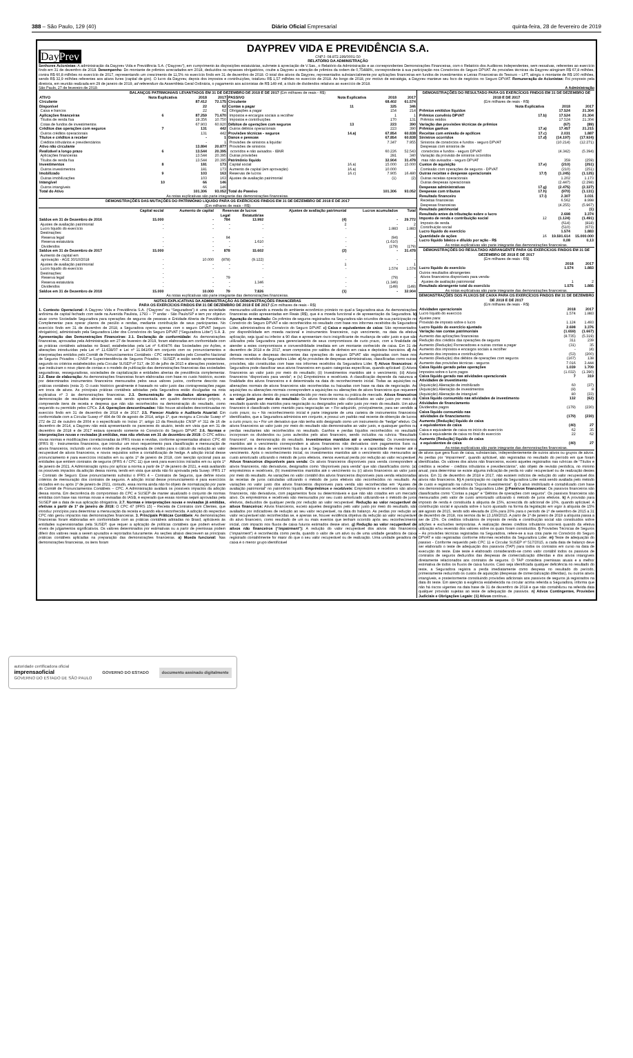388 – São Paulo, 129 (40) Diário Oficial Empresarial quinta-feira, 28 de fevereiro de 2019
Day Prev
DAYPREV VIDA E PREVIDÊNCIA S.A.
CNPJ: 08.872.199/0001-50
RELATÓRIO DA ADMINISTRAÇÃO
Senhores Acionistas: A administração da Dayprev Vida e Previdência S.A. (“Dayprev”), em cumprimento às disposições estatutárias, submete à apreciação de V.Sas., o Relatório da Administração e as correspondentes Demonstrações Financeiras, com o Relatório dos Auditores Independentes, sem ressalvas, referentes ao exercício findo em 31 de dezembro de 2018. Desempenho: Do montante de prêmios arrecadados em 2018, deduzidos os repasses obrigatórios, coube a Dayprev a retenção de prêmios da ordem de 0,75488%, correspondente à sua participação nos Consórcios do Seguro DPVAT. As provisões técnicas da Dayprev atingiram R$ 67,8 milhões, contra R$ 60,8 milhões no exercício de 2017, representando um crescimento de 11,5% no exercício findo em 31 de dezembro de 2018. O total dos ativos da Dayprev, representados substancialmente por aplicações financeiras em fundos de investimentos e Letras Financeiras do Tesouro – LFT, atingiu o montante de R$ 100 milhões, sendo R$ 32,9 milhões referentes aos ativos livres (capital de giro). O lucro da Dayprev, depois dos impostos e contribuições, totalizou R$ 1,57 milhões no exercício de 2018. Ao longo de 2018, por motivo de estratégia, a Dayprev manteve seu foco de negócios no Seguro DPVAT. Remuneração de Acionistas: Foi proposto pela diretoria, em reunião realizada em 29 de janeiro de 2019, ad referendum da Assembleia Geral Ordinária, o pagamento aos acionistas de R$ 149 mil, a título de dividendos relativos ao exercício de 2018.
São Paulo, 27 de fevereiro de 2019. A Administração
BALANÇOS PATRIMONIAIS LEVANTADOS EM 31 DE DEZEMBRO DE 2018 E DE 2017 (Em milhares de reais - R$)
| ATIVO | Nota Explicativa | 2018 | 2017 |
| --- | --- | --- | --- |
| Circulante | | 87.412 | 72.175 |
| Disponível | | 22 | 62 |
| Caixa e bancos | | 22 | 62 |
| Aplicações financeiras | 6 | 87.259 | 71.670 |
| Títulos de renda fixa | | 19.356 | 10.750 |
| Cotas de fundos de investimentos | | 67.903 | 60.920 |
| Créditos das operações com seguros | 7 | 131 | 442 |
| Outros créditos operacionais | | 131 | 442 |
| Títulos e créditos a receber | | - | 1 |
| Créditos tributários e previdenciários | | - | 1 |
| Ativo não circulante | | 13.894 | 20.877 |
| Realizável a longo prazo | 6 | 13.544 | 20.395 |
| Aplicações financeiras | | 13.544 | 20.395 |
| Títulos de renda fixa | | 13.544 | 20.395 |
| Investimentos | 8 | 181 | 173 |
| Outros investimentos | | 181 | 173 |
| Imobilizado | 9 | 103 | 163 |
| Outras imobilizações | | 103 | 163 |
| Intangível | 10 | 66 | 146 |
| Outros intangíveis | | 66 | 146 |
| Total do Ativo | | 101.306 | 93.052 |
| PASSIVO | Nota Explicativa | 2018 | 2017 |
| --- | --- | --- | --- |
| Circulante | | 68.402 | 61.574 |
| Contas a pagar | 11 | 325 | 346 |
| Obrigações a pagar | | 154 | 214 |
| Impostos e encargos sociais a recolher | | 1 | 1 |
| Impostos e contribuições | | 170 | 131 |
| Débitos de operações com seguros | 13 | 223 | 390 |
| Outros débitos operacionais | | 223 | 390 |
| Provisões técnicas - seguros | 14.a) | 67.854 | 60.838 |
| Danos e pessoas | | 67.854 | 60.838 |
| Provisões de sinistros a liquidar | | 7.347 | 7.955 |
| Provisões de sinistros | | | |
| ocorridos e não avisados - IBNR | | 60.226 | 52.543 |
| Outras provisões | | 281 | 340 |
| Patrimônio líquido | | 32.904 | 31.478 |
| Capital social | 16.a) | 15.000 | 15.000 |
| Aumento de capital (em aprovação) | 16.a) | 10.000 | - |
| Reservas de lucros | 16.c) | 7.905 | 16.480 |
| Ajustes de avaliação patrimonial | | (1) | (2) |
| Total do Passivo | | 101.306 | 93.052 |
As notas explicativas são parte integrante das demonstrações financeiras.
DEMONSTRAÇÕES DAS MUTAÇÕES DO PATRIMÔNIO LÍQUIDO PARA OS EXERCÍCIOS FINDOS EM 31 DE DEZEMBRO DE 2018 E DE 2017
(Em milhares de reais - R$)
| | Capital social | Aumento de capital | Reservas de lucros | | Ajustes de avaliação patrimonial | Lucros acumulados | Total |
| --- | --- | --- | --- | --- | --- | --- | --- |
| | | | Legal | Estatutárias | | | |
| Saldos em 31 de Dezembro de 2016 | 15.000 | - | 784 | 13.992 | (4) | - | 29.772 |
| Ajustes de avaliação patrimonial | - | - | - | - | 2 | - | 2 |
| Lucro líquido do exercício | - | - | - | - | - | 1.883 | 1.883 |
| Destinações: | | | | | | | |
| Reserva legal | - | - | 94 | - | - | (94) | - |
| Reserva estatutária | - | - | - | 1.610 | - | (1.610) | - |
| Dividendos | - | - | - | - | - | (179) | (179) |
| Saldos em 31 de Dezembro de 2017 | 15.000 | - | 878 | 15.602 | (2) | - | 31.478 |
| Aumento de capital em | | | | | | | |
| aprovação - AGE 30/10/2018 | - | 10.000 | (878) | (9.122) | - | - | - |
| Ajustes de avaliação patrimonial | - | - | - | - | 1 | - | 1 |
| Lucro líquido do exercício | - | - | - | - | - | 1.574 | 1.574 |
| Destinações: | - | | | | | | |
| Reserva legal | - | - | 79 | - | - | (79) | - |
| Reserva estatutária | - | - | - | 1.346 | - | (1.346) | - |
| Dividendos | - | - | - | - | - | (149) | (149) |
| Saldos em 31 de Dezembro de 2018 | 15.000 | 10.000 | 79 | 7.826 | (1) | - | 32.904 |
As notas explicativas são parte integrante das demonstrações financeiras.
NOTAS EXPLICATIVAS DA ADMINISTRAÇÃO ÀS DEMONSTRAÇÕES FINANCEIRAS
PARA OS EXERCÍCIOS FINDOS EM 31 DE DEZEMBRO DE 2018 E DE 2017 (Em milhares de reais - R$)
1. Contexto Operacional: A Dayprev Vida e Previdência S.A. (“Dayprev” ou “Seguradora”) é uma sociedade anônima de capital fechado com sede na Avenida Paulista, 1793 – 7º andar - São Paulo/SP e tem por objetivo atuar como Sociedade Seguradora para operações de seguros de pessoas e Entidade Aberta de Previdência Complementar para operar planos de pecúlio e rendas, mediante contribuição de seus participantes. No exercício findo em 31 de dezembro de 2018, a Seguradora operou apenas com o seguro DPVAT (seguro obrigatório), administrado pela Seguradora Líder dos Consórcios do Seguro DPVAT (“Seguradora Líder”) S.A. 2. Apresentação das Demonstrações Financeiras: 2.1. Declaração de conformidade: As demonstrações financeiras, aprovadas pela Administração em 27 de fevereiro de 2019, foram elaboradas em conformidade com as práticas contábeis adotadas no Brasil, estabelecidas pela Lei nº 6.404/76 das Sociedades por Ações, e alterações introduzidas pela Lei nº 11.638/07 e Lei nº 11.941/09 em conjunto com os pronunciamentos e interpretações emitidos pelo Comitê de Pronunciamentos Contábeis - CPC referendados pelo Conselho Nacional de Seguros Privados - CNSP e Superintendência de Seguros Privados - SUSEP, e estão sendo apresentadas segundo os critérios estabelecidos pela Circular SUSEP nº 517, de 30 de julho de 2015 e alterações posteriores, que instituíram o novo plano de contas e o modelo de publicação das demonstrações financeiras das sociedades seguradoras, resseguradoras, sociedades de capitalização e entidades abertas de previdência complementar. 2.2. Base de elaboração: As demonstrações financeiras foram elaboradas com base no custo histórico, exceto por determinados instrumentos financeiros mensurados pelos seus valores justos, conforme descrito nas práticas contábeis (nota 3). O custo histórico geralmente é baseado no valor justo das contraprestações pagas em troca de ativos. As principais práticas contábeis adotadas pela Seguradora estão divulgadas na nota explicativa nº 3 às demonstrações financeiras. 2.3. Demonstração de resultados abrangentes: A demonstração de resultados abrangentes está sendo apresentada em quadro demonstrativo próprio, e compreende itens de receita e despesa que não são reconhecidos na demonstração do resultado, como requerido ou permitido pelos CPCs. 2.4. Operações descontinuadas: Não houve atividades descontinuadas no exercício findo em 31 de dezembro de 2018 e de 2017. 2.5. Parecer Atuário e Auditoria Atuarial: Em conformidade com a Circular Susep nº 494 de 08 de agosto de 2014, artigo 1º, que revogou a Circular Susep nº 272 de 22 de outubro de 2004 e o especificado no Inciso 1º, artigo 13 da Resolução CNSP nº 311 de 16 de dezembro de 2014, a Dayprev não está apresentando os pareceres do atuário, tendo em vista que em 31 de dezembro de 2018 e de 2017 estava operando somente no Consórcio do Seguro DPVAT. 2.6. Normas e interpretações novas e revisadas já emitidas, mas não efetivas em 31 de dezembro de 2018: O CPC editou novas normas e modificações correlacionadas às IFRS novas e revidas, conforme apresentadas abaixo: CPC 48 (IFRS 9) - Instrumentos financeiros, que introduz um novo requerimento para classificação e mensuração de ativos financeiros, incluindo um novo modelo de perda esperada de crédito para o cálculo da redução ao valor recuperável de ativos financeiros, e novos requisitos sobre a contabilização de hedge. A adoção inicial desse pronunciamento é para exercícios iniciados em ou após 1º de janeiro de 2018, com isenção opcional para as entidades que emitem contratos de seguros (IFRS 4 / CPC 11) que será para exercícios iniciados em ou após 1º de janeiro de 2021. A Administração optou por aplicar a norma a partir de 1º de janeiro de 2021, e está avaliando os possíveis impactos da adoção dessa norma, tendo em vista que ainda não foi aprovada pela Susep. IFRS 17 – Contrato de Seguro: Esse pronunciamento substitui o IFRS 4 – Contratos de Seguros, que define novos critérios de mensuração dos contratos de seguros. A adoção inicial desse pronunciamento é para exercícios iniciados em ou após 1º de janeiro de 2021, contudo, essa norma ainda não foi objeto de normatização por parte do Comitê de Pronunciamentos Contábeis – CPC. A Administração avaliará os possíveis impactos da adoção dessa norma. Em decorrência do compromisso do CPC e SUSEP de manter atualizado o conjunto de normas emitidas com base nas normas novas e revisadas do IASB, é esperado que essas normas sejam aprovadas pela SUSEP até a data de sua aplicação obrigatória. 2.7. Normas e interpretações novas e revisadas já emitidas, efetivas a partir de 1º de janeiro de 2018: O CPC 47 (IFRS 15) – Receita de Contratos com Clientes, que introduz princípios para determinar a mensuração da receita e quando ela é reconhecida. A adoção do respectivo CPC não gerou impactos nas demonstrações financeiras. 3. Principais Práticas Contábeis: As demonstrações financeiras foram elaboradas em conformidade com as práticas contábeis adotadas no Brasil, aplicáveis às entidades supervisionadas pela SUSEP, que requer a aplicação de políticas contábeis que podem envolver níveis de julgamentos significativos. Os valores determinados por estimativas ou a partir de premissas podem diferir dos valores reais a serem apurados e reportados futuramente. As seções abaixo descrevem as principais práticas contábeis aplicadas na preparação das demonstrações financeiras. a) Moeda funcional: Nas demonstrações financeiras, os itens foram
mensurados utilizando a moeda do ambiente econômico primário no qual a Seguradora atua. As demonstrações financeiras estão apresentadas em Reais (R$), que é a moeda funcional e de apresentação da Seguradora. b) Apuração de resultado: Os prêmios de seguros registrados na Seguradora são oriundos de sua participação no Consórcio do Seguro DPVAT e são reconhecidos no resultado com base nos informes recebidos da Seguradora Líder, administradora do Consórcio do Seguro DPVAT. c) Caixa e equivalentes de caixa: São representados por disponibilidade em moeda nacional e instrumentos financeiros, cujo vencimento, na data da efetiva aplicação, seja igual ou inferior a 90 dias e apresentam risco insignificante de mudança de valor justo e que são utilizados pela Seguradora para gerenciamento de seus compromissos de curto prazo, com a finalidade de atender a estes compromissos e conversibilidade imediata em um montante conhecido de caixa. Em 31 de dezembro de 2018 e de 2017, eram compostos por saldos de dinheiro em caixa e depósitos bancários. d) As demais receitas e despesas decorrentes das operações do seguro DPVAT são registradas com base nos informes recebidos da Seguradora Líder. e) As provisões de despesas administrativas, classificadas como outras provisões, são constituídas com base nos informes recebidos da Seguradora Líder. f) Ativos financeiros: A Seguradora pode classificar seus ativos financeiros em quatro categorias específicas, quando aplicável: (i) Ativos financeiros ao valor justo por meio do resultado; (ii) Investimentos mantidos até o vencimento; (iii) Ativos financeiros “disponíveis para venda”; e (iv) Empréstimos e recebíveis. A classificação depende da natureza e finalidade dos ativos financeiros e é determinada na data do reconhecimento inicial. Todas as aquisições ou alienações normais de ativos financeiros são reconhecidas ou baixadas com base na data de negociação. As aquisições ou alienações normais correspondem a aquisições ou alienações de ativos financeiros que requerem a entrega de ativos dentro do prazo estabelecido por meio de norma ou prática de mercado. Ativos financeiros ao valor justo por meio do resultado: Os ativos financeiros são classificados ao valor justo por meio do resultado quando são mantidos para negociação ou designados pelo valor justo por meio do resultado. Um ativo financeiro é classificado como mantido para negociação se: • For adquirido, principalmente, para ser vendido a curto prazo; ou • No reconhecimento inicial é parte integrante de uma carteira de instrumentos financeiros identificados, que a Seguradora administra em conjunto, e possui um padrão real recente de obtenção de lucros a curto prazo; ou • For um derivativo que não tenha sido designado como um instrumento de “hedge” efetivo. Os ativos financeiros ao valor justo por meio do resultado são demonstrados ao valor justo, e quaisquer ganhos ou perdas resultantes são reconhecidos no resultado. Ganhos e perdas líquidos reconhecidos no resultado incorporam os dividendos ou juros auferidos pelo ativo financeiro, sendo incluídos na rubrica “Resultado financeiro”, na demonstração do resultado. Investimentos mantidos até o vencimento: Os investimentos mantidos até o vencimento correspondem a ativos financeiros não derivativos com pagamentos fixos ou determináveis e data de vencimento fixa que a Seguradora tem a intenção e a capacidade de manter até o vencimento. Após o reconhecimento inicial, os investimentos mantidos até o vencimento são mensurados ao custo amortizado utilizando o método de juros efetivos, menos eventual perda por redução ao valor recuperável. Ativos financeiros disponíveis para venda: Os ativos financeiros disponíveis para venda correspondem a ativos financeiros, não derivativos, designados como “disponíveis para venda” que são classificados como: (a) empréstimos e recebíveis, (b) investimentos mantidos até o vencimento ou (c) ativos financeiros ao valor justo por meio do resultado. As variações no valor contábil dos ativos financeiros disponíveis para venda relacionadas às receitas de juros calculadas utilizando o método de juros efetivos são reconhecidos no resultado. As variações no valor justo dos ativos financeiros disponíveis para venda são reconhecidas em “Ajustes de avaliação patrimonial” no patrimônio líquido. Empréstimos e recebíveis: Empréstimos e recebíveis são ativos financeiros, não derivativos, com pagamentos fixos ou determináveis e que não são cotados em um mercado ativo. Os empréstimos e recebíveis são mensurados por seu custo amortizado utilizando-se o método de juros efetivos, deduzidos de qualquer perda por redução ao valor recuperável. Redução ao valor recuperável de ativos financeiros: Ativos financeiros, exceto aqueles designados pelo valor justo por meio do resultado, são avaliados por indicadores de redução ao seu valor recuperável, na data do balanço. As perdas por redução ao valor recuperável são reconhecidas se, e apenas se, houver evidência objetiva da redução ao valor recuperável do ativo financeiro, como resultado de um ou mais eventos que tenham ocorrido após seu reconhecimento inicial, com impacto nos fluxos de caixa futuros estimados desse ativo. g) Redução ao valor recuperável de ativos não financeiros (“impairment”): A redução do valor recuperável dos ativos não financeiros (“impairment”) é reconhecida como perda, quando o valor de um ativo ou de uma unidade geradora de caixa registrado contabilmente for maior do que o seu valor recuperável ou de realização. Uma unidade geradora de caixa é o menor grupo identificável
DEMONSTRAÇÕES DO RESULTADO PARA OS EXERCÍCIOS FINDOS EM 31 DE DEZEMBRO DE 2018 E DE 2017
(Em milhares de reais - R$)
| | Nota Explicativa | 2018 | 2017 |
| --- | --- | --- | --- |
| Prêmios emitidos líquidos | | 17.524 | 21.304 |
| Prêmios convênio DPVAT | 17.b) | 17.524 | 21.304 |
| Prêmios retidos | | 17.524 | 21.304 |
| Variação das provisões técnicas de prêmios | | (67) | (89) |
| Prêmios ganhos | 17.a) | 17.457 | 21.215 |
| Receitas com emissão de apólices | 17.c) | 2.031 | 1.887 |
| Sinistros ocorridos | 17.d) | (14.197) | (17.924) |
| Sinistros de consórcios e fundos - seguro DPVAT | | (10.214) | (12.271) |
| Despesas com sinistros de | | | |
| consórcios e fundos - seguro DPVAT | | (4.342) | (5.394) |
| Variação da provisão de sinistros ocorridos | | | |
| mas não avisados - seguro DPVAT | | 359 | (259) |
| Custos de aquisição | 17.e) | (210) | (251) |
| Comissão com operações de seguros - DPVAT | | (210) | (251) |
| Outras receitas e despesas operacionais | 17.f) | (1.245) | (1.125) |
| Outras receitas operacionais | | 1.202 | 1.173 |
| Outras despesas operacionais | | (2.447) | (2.298) |
| Despesas administrativas | 17.g) | (2.475) | (2.327) |
| Despesas com tributos | 17.h) | (970) | (1.131) |
| Resultado financeiro | 17.i) | 2.307 | 3.031 |
| Receitas financeiras | | 6.562 | 8.998 |
| Despesas financeiras | | (4.255) | (5.967) |
| Resultado patrimonial | | - | (1) |
| Resultado antes da tributação sobre o lucro | | 2.698 | 3.374 |
| Imposto de renda e contribuição social | 12 | (1.124) | (1.491) |
| Imposto de renda | | (614) | (818) |
| Contribuição social | | (510) | (673) |
| Lucro líquido do exercício | | 1.574 | 1.883 |
| Quantidade de ações | 16 | 19.591.614 | 15.000.000 |
| Lucro líquido básico e diluído por ação - R$ | | 0,08 | 0,13 |
As notas explicativas são parte integrante das demonstrações financeiras.
DEMONSTRAÇÕES DO RESULTADO ABRANGENTE PARA OS EXERCÍCIOS FINDOS EM 31 DE DEZEMBRO DE 2018 E DE 2017
(Em milhares de reais - R$)
| | 2018 | 2017 |
| --- | --- | --- |
| Lucro líquido do exercício | 1.574 | 1.883 |
| Outros resultados abrangentes | | |
| Ativos financeiros disponíveis para venda- | | |
| Ajustes de avaliação patrimonial | 1 | 2 |
| Resultado abrangente total do exercício | 1.575 | 1.885 |
As notas explicativas são parte integrante das demonstrações financeiras.
DEMONSTRAÇÕES DOS FLUXOS DE CAIXA PARA OS EXERCÍCIOS FINDOS EM 31 DE DEZEMBRO DE 2018 E DE 2017
(Em milhares de reais - R$)
| Atividades operacionais | 2018 | 2017 |
| --- | --- | --- |
| Lucro líquido do exercício | 1.574 | 1.883 |
| Ajustes para: | | |
| Provisão de imposto sobre o lucro | 1.124 | 1.493 |
| Lucro líquido do exercício ajustado | 2.698 | 3.376 |
| Variação nas contas patrimoniais | (1.659) | (1.667) |
| Aumento das aplicações financeiras | (8.735) | (5.319) |
| Redução dos créditos das operações de seguros | 311 | 239 |
| Aumento (Redução) Fornecedores e outras contas a pagar | (31) | 35 |
| Aumento dos impostos e encargos sociais a recolher | - | (4) |
| Aumento dos impostos e contribuições | (53) | (200) |
| Aumento (Redução) dos débitos de operações com seguros | (167) | 138 |
| Aumento das provisões técnicas - seguros | 7.016 | 3.444 |
| Caixa líquido gerado pelas operações | 1.039 | 1.709 |
| Impostos sobre o lucro pagos | (1.032) | (1.390) |
| Caixa líquido gerado nas atividades operacionais | 7 | 319 |
| Atividades de investimento | | |
| (Aquisição) Alienação de imobilizado | 60 | (37) |
| (Aquisição) Alienação de investimentos | (8) | 8 |
| (Aquisição) Alienação de intangível | 80 | (33) |
| Caixa líquido consumido nas atividades de investimento | 132 | (62) |
| Atividades de financiamento | | |
| Dividendos pagos | (179) | (230) |
| Caixa líquido consumido nas | | |
| atividades de financiamento | (179) | (230) |
| Aumento (Redução) líquido de caixa | | |
| e equivalentes de caixa | (40) | 27 |
| Caixa e equivalente de caixa no início do exercício | 62 | 35 |
| Caixa e equivalente de caixa no final do exercício | 22 | 62 |
| Aumento (Redução) líquido de caixa | | |
| e equivalentes de caixa | (40) | 27 |
As notas explicativas são parte integrante das demonstrações financeiras.
de ativos que gera fluxo de caixa, substanciais, independentemente de outros ativos ou grupos de ativos. As perdas por “impairment”, quando aplicável, são registradas no resultado do período em que foram identificadas. Os valores dos ativos não financeiros, exceto aqueles registrados nas rubricas de “Títulos e créditos a receber - créditos tributários e previdenciários”, são objeto de revisão periódica, no mínimo anual, para determinar se existe alguma indicação de perda no valor recuperável ou de realização destes ativos. Em 31 de dezembro de 2018 e 2017, não existem indícios de redução do valor recuperável dos ativos não financeiros. h) A participação no capital da Seguradora Líder está sendo avaliada pelo método de custo e registrado na rubrica “Outros investimentos”. i) O ativo imobilizado é contabilizado com base nos demonstrativos recebidos da Seguradora Líder. j) Passivos financeiros: Os passivos financeiros são classificados como “Contas a pagar” e “Débitos de operações com seguros”. Os passivos financeiros são mensurados pelo valor de custo amortizado utilizando o método de juros efetivos. k) A provisão para imposto de renda é constituída à alíquota de 15%, acrescida do adicional de 10%, quando aplicável. A contribuição social é apurada sobre o lucro ajustado na forma da legislação em vigor à alíquota de 15% até agosto de 2015, tendo sido elevada de 15% para 20% para o período de 1º de setembro de 2015 a 31 de dezembro de 2018, nos termos da lei 13.169/2015. A partir de 1º de janeiro de 2019 a alíquota passa a ser de 15%. Os créditos tributários de imposto de renda e contribuição social são constituídos sobre adições e exclusões temporárias. A realização destes créditos tributários ocorrerá quando da efetiva utilização e/ou reversão dos valores sobre os quais foram constituídos. l) Provisões Técnicas de Seguros – As provisões técnicas registradas na Seguradora, refere-se a sua cota parte no Consórcio do Seguro DPVAT e são registradas conforme informes recebidos da Seguradora Líder. m) Teste de adequação do passivo - Conforme requerido pelo CPC 11 e Circular SUSEP nº 517/2015, a cada data de balanço deve ser elaborado o teste de adequação dos passivos (TAP) para todos os contratos em curso na data de execução do teste. Este teste é elaborado considerando-se como valor contábil todos os passivos de contratos de seguros deduzidos das despesas de comercialização diferidas e dos ativos intangíveis diretamente relacionados aos contratos de seguros. O TAP considera premissas atuais e a melhor estimativa de todos os fluxos de caixa futuros. Caso seja identificada qualquer deficiência no resultado do teste, a Seguradora registra a perda imediatamente como despesa no resultado do período, primeiramente reduzindo os custos de aquisição (despesas de comercialização diferidas), ou outros ativos intangíveis, e posteriormente constituindo provisões adicionais aos passivos de seguros já registrados na data do teste. Em atenção à exigência estabelecida na circular acima referida a Seguradora, informa que não há riscos vigentes na data base de 31 de dezembro de 2018 e que não contabilizou na referida data qualquer provisão sujeitas ao teste de adequação de passivos. n) Ativos Contingentes, Provisões Judiciais e Obrigações Legais: (1) Ativos continua...
autoridade certificadora oficial
imprensaoficial
GOVERNO DO ESTADO DE SÃO PAULO GOVERNO DO ESTADO documento assinado digitalmente